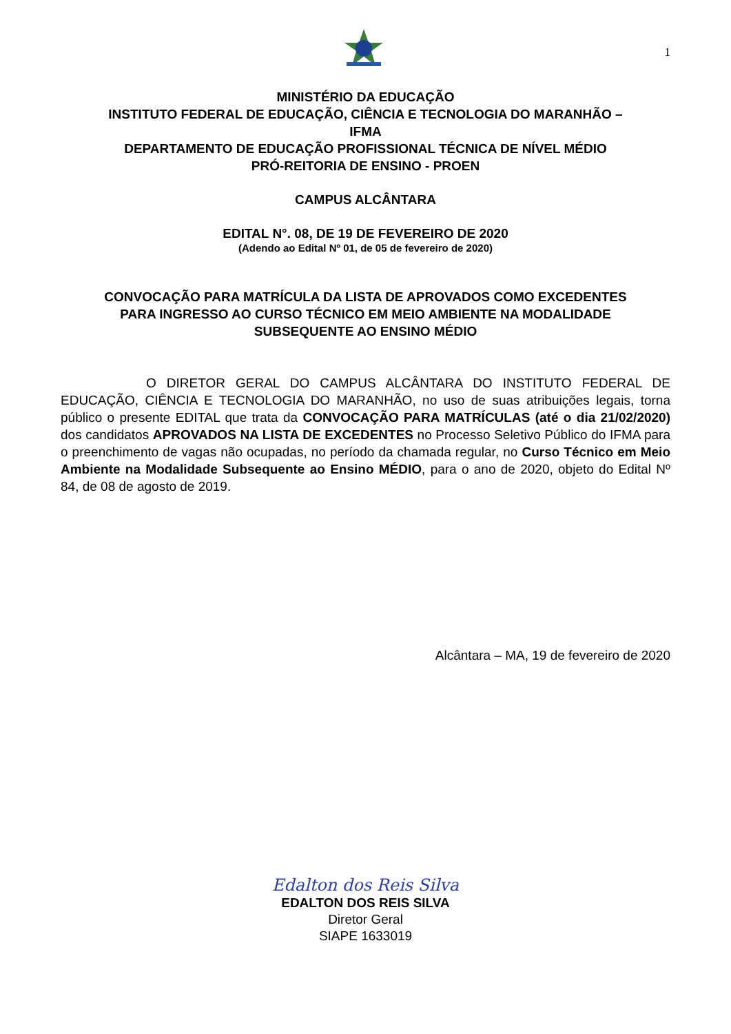1
MINISTÉRIO DA EDUCAÇÃO
INSTITUTO FEDERAL DE EDUCAÇÃO, CIÊNCIA E TECNOLOGIA DO MARANHÃO –
IFMA
DEPARTAMENTO DE EDUCAÇÃO PROFISSIONAL TÉCNICA DE NÍVEL MÉDIO
PRÓ-REITORIA DE ENSINO - PROEN
CAMPUS ALCÂNTARA
EDITAL N°. 08, DE 19 DE FEVEREIRO DE 2020
(Adendo ao Edital Nº 01, de 05 de fevereiro de 2020)
CONVOCAÇÃO PARA MATRÍCULA DA LISTA DE APROVADOS COMO EXCEDENTES
PARA INGRESSO AO CURSO TÉCNICO EM MEIO AMBIENTE NA MODALIDADE
SUBSEQUENTE AO ENSINO MÉDIO
O DIRETOR GERAL DO CAMPUS ALCÂNTARA DO INSTITUTO FEDERAL DE EDUCAÇÃO, CIÊNCIA E TECNOLOGIA DO MARANHÃO, no uso de suas atribuições legais, torna público o presente EDITAL que trata da CONVOCAÇÃO PARA MATRÍCULAS (até o dia 21/02/2020) dos candidatos APROVADOS NA LISTA DE EXCEDENTES no Processo Seletivo Público do IFMA para o preenchimento de vagas não ocupadas, no período da chamada regular, no Curso Técnico em Meio Ambiente na Modalidade Subsequente ao Ensino MÉDIO, para o ano de 2020, objeto do Edital Nº 84, de 08 de agosto de 2019.
Alcântara – MA, 19 de fevereiro de 2020
Edalton dos Reis Silva
EDALTON DOS REIS SILVA
Diretor Geral
SIAPE 1633019